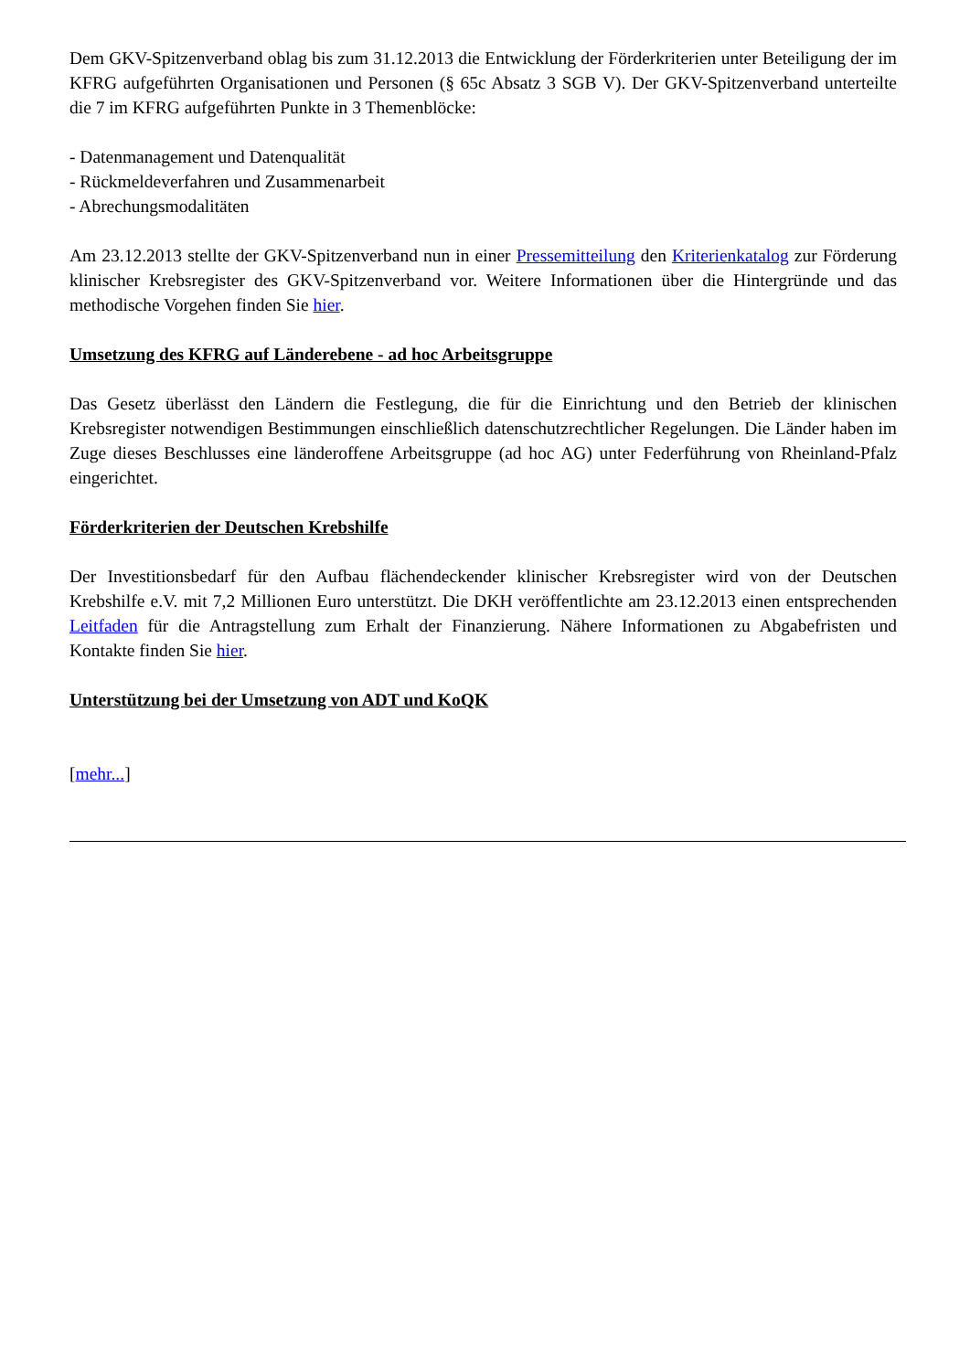Dem GKV-Spitzenverband oblag bis zum 31.12.2013 die Entwicklung der Förderkriterien unter Beteiligung der im KFRG aufgeführten Organisationen und Personen (§ 65c Absatz 3 SGB V). Der GKV-Spitzenverband unterteilte die 7 im KFRG aufgeführten Punkte in 3 Themenblöcke:
- Datenmanagement und Datenqualität
- Rückmeldeverfahren und Zusammenarbeit
- Abrechungsmodalitäten
Am 23.12.2013 stellte der GKV-Spitzenverband nun in einer Pressemitteilung den Kriterienkatalog zur Förderung klinischer Krebsregister des GKV-Spitzenverband vor. Weitere Informationen über die Hintergründe und das methodische Vorgehen finden Sie hier.
Umsetzung des KFRG auf Länderebene - ad hoc Arbeitsgruppe
Das Gesetz überlässt den Ländern die Festlegung, die für die Einrichtung und den Betrieb der klinischen Krebsregister notwendigen Bestimmungen einschließlich datenschutzrechtlicher Regelungen. Die Länder haben im Zuge dieses Beschlusses eine länderoffene Arbeitsgruppe (ad hoc AG) unter Federführung von Rheinland-Pfalz eingerichtet.
Förderkriterien der Deutschen Krebshilfe
Der Investitionsbedarf für den Aufbau flächendeckender klinischer Krebsregister wird von der Deutschen Krebshilfe e.V. mit 7,2 Millionen Euro unterstützt. Die DKH veröffentlichte am 23.12.2013 einen entsprechenden Leitfaden für die Antragstellung zum Erhalt der Finanzierung. Nähere Informationen zu Abgabefristen und Kontakte finden Sie hier.
Unterstützung bei der Umsetzung von ADT und KoQK
[mehr...]